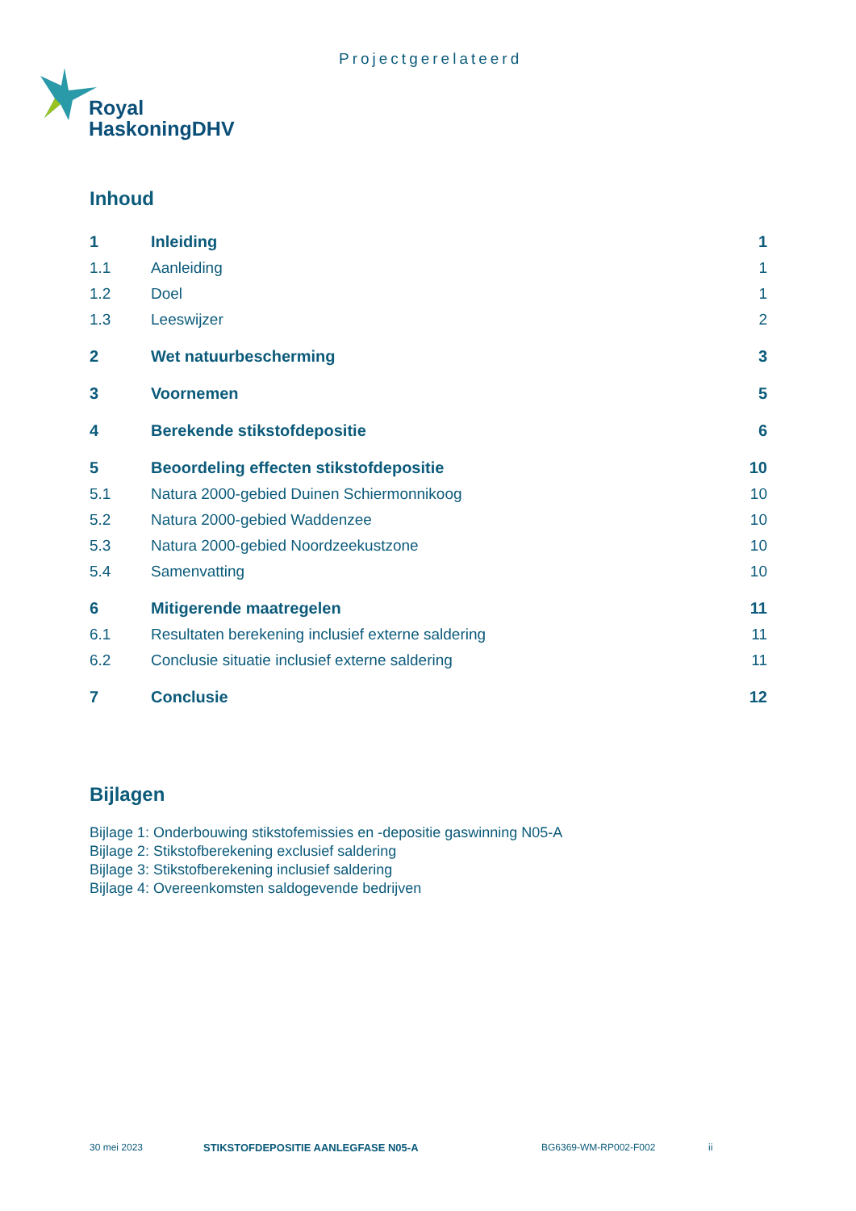Projectgerelateerd
Royal
HaskoningDHV
Inhoud
| 1 | Inleiding | 1 |
| 1.1 | Aanleiding | 1 |
| 1.2 | Doel | 1 |
| 1.3 | Leeswijzer | 2 |
| 2 | Wet natuurbescherming | 3 |
| 3 | Voornemen | 5 |
| 4 | Berekende stikstofdepositie | 6 |
| 5 | Beoordeling effecten stikstofdepositie | 10 |
| 5.1 | Natura 2000-gebied Duinen Schiermonnikoog | 10 |
| 5.2 | Natura 2000-gebied Waddenzee | 10 |
| 5.3 | Natura 2000-gebied Noordzeekustzone | 10 |
| 5.4 | Samenvatting | 10 |
| 6 | Mitigerende maatregelen | 11 |
| 6.1 | Resultaten berekening inclusief externe saldering | 11 |
| 6.2 | Conclusie situatie inclusief externe saldering | 11 |
| 7 | Conclusie | 12 |
Bijlagen
Bijlage 1: Onderbouwing stikstofemissies en -depositie gaswinning N05-A
Bijlage 2: Stikstofberekening exclusief saldering
Bijlage 3: Stikstofberekening inclusief saldering
Bijlage 4: Overeenkomsten saldogevende bedrijven
30 mei 2023 STIKSTOFDEPOSITIE AANLEGFASE N05-A BG6369-WM-RP002-F002 ii